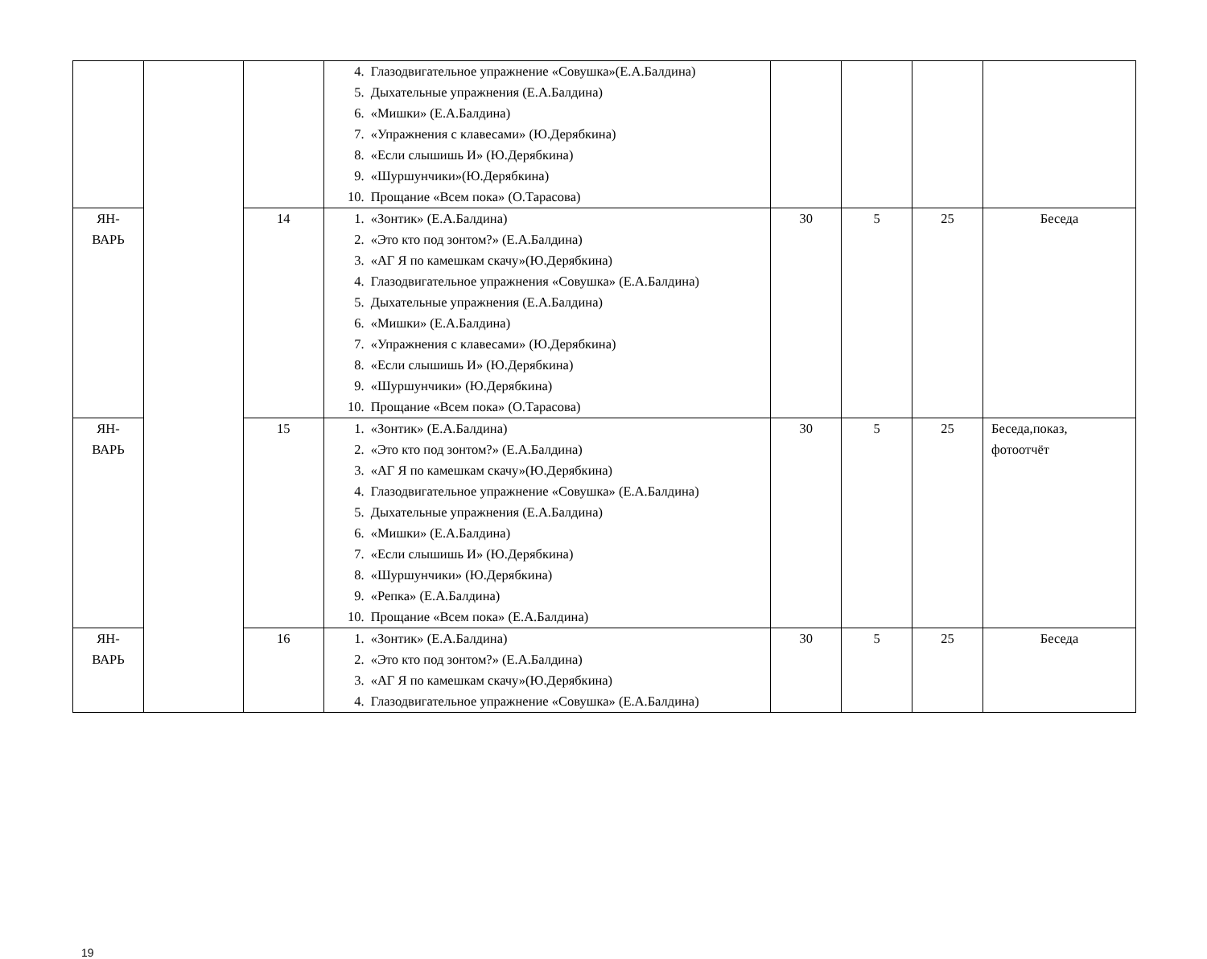| | | | 4. Глазодвигательное упражнение «Совушка»(Е.А.Балдина) 5. Дыхательные упражнения (Е.А.Балдина) 6. «Мишки» (Е.А.Балдина) 7. «Упражнения с клавесами» (Ю.Дерябкина) 8. «Если слышишь И» (Ю.Дерябкина) 9. «Шуршунчики»(Ю.Дерябкина) 10. Прощание «Всем пока» (О.Тарасова) | | | | |
| ЯН- ВАРЬ | | 14 | 1. «Зонтик» (Е.А.Балдина) 2. «Это кто под зонтом?» (Е.А.Балдина) 3. «АГ Я по камешкам скачу»(Ю.Дерябкина) 4. Глазодвигательное упражнения «Совушка» (Е.А.Балдина) 5. Дыхательные упражнения (Е.А.Балдина) 6. «Мишки» (Е.А.Балдина) 7. «Упражнения с клавесами» (Ю.Дерябкина) 8. «Если слышишь И» (Ю.Дерябкина) 9. «Шуршунчики» (Ю.Дерябкина) 10. Прощание «Всем пока» (О.Тарасова) | 30 | 5 | 25 | Беседа |
| ЯН- ВАРЬ | | 15 | 1. «Зонтик» (Е.А.Балдина) 2. «Это кто под зонтом?» (Е.А.Балдина) 3. «АГ Я по камешкам скачу»(Ю.Дерябкина) 4. Глазодвигательное упражнение «Совушка» (Е.А.Балдина) 5. Дыхательные упражнения (Е.А.Балдина) 6. «Мишки» (Е.А.Балдина) 7. «Если слышишь И» (Ю.Дерябкина) 8. «Шуршунчики» (Ю.Дерябкина) 9. «Репка» (Е.А.Балдина) 10. Прощание «Всем пока» (Е.А.Балдина) | 30 | 5 | 25 | Беседа,показ, фотоотчёт |
| ЯН- ВАРЬ | | 16 | 1. «Зонтик» (Е.А.Балдина) 2. «Это кто под зонтом?» (Е.А.Балдина) 3. «АГ Я по камешкам скачу»(Ю.Дерябкина) 4. Глазодвигательное упражнение «Совушка» (Е.А.Балдина) | 30 | 5 | 25 | Беседа |
19